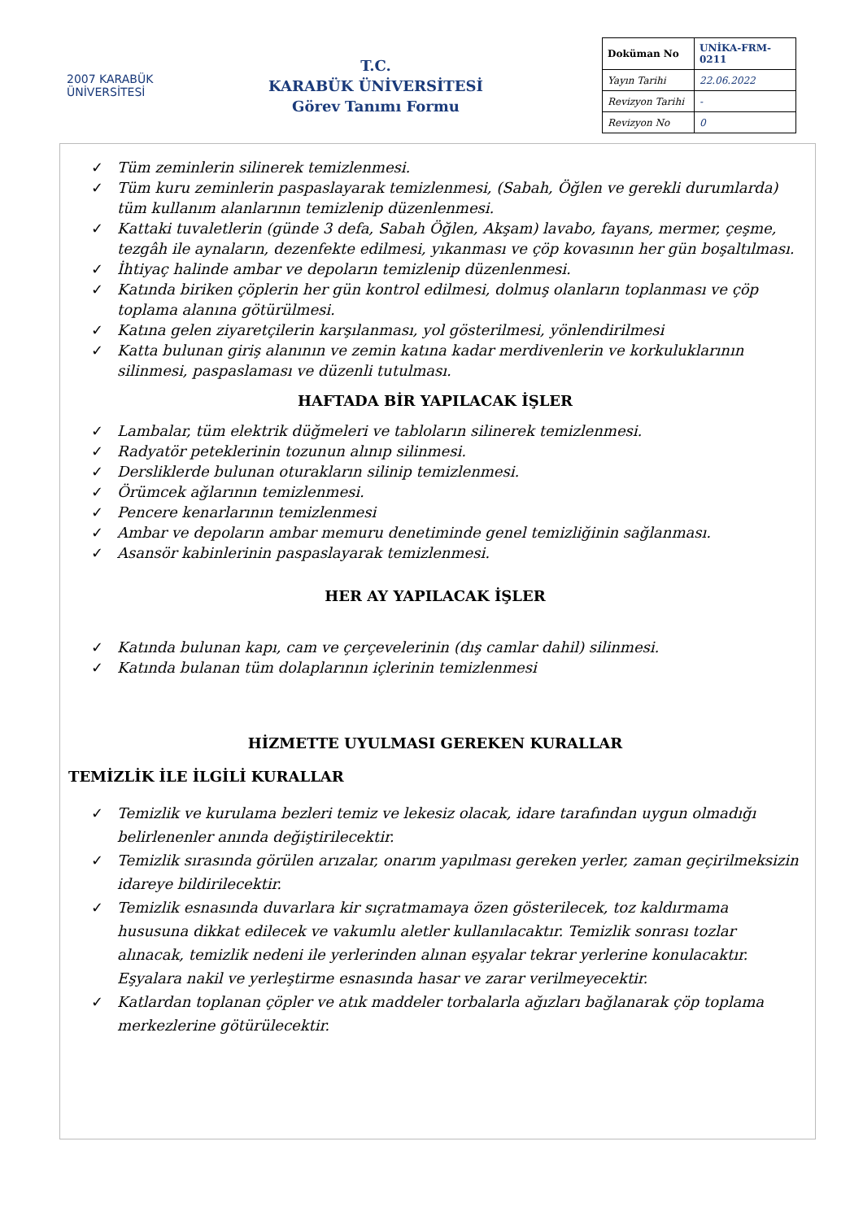2007 KARABÜK
ÜNİVERSİTESİ
T.C.
KARABÜK ÜNİVERSİTESİ
Görev Tanımı Formu
| Doküman No | UNİKA-FRM-0211 |
| Yayın Tarihi | 22.06.2022 |
| Revizyon Tarihi | - |
| Revizyon No | 0 |
✓ Tüm zeminlerin silinerek temizlenmesi.
✓ Tüm kuru zeminlerin paspaslayarak temizlenmesi, (Sabah, Öğlen ve gerekli durumlarda) tüm kullanım alanlarının temizlenip düzenlenmesi.
✓ Kattaki tuvaletlerin (günde 3 defa, Sabah Öğlen, Akşam) lavabo, fayans, mermer, çeşme, tezgâh ile aynaların, dezenfekte edilmesi, yıkanması ve çöp kovasının her gün boşaltılması.
✓ İhtiyaç halinde ambar ve depoların temizlenip düzenlenmesi.
✓ Katında biriken çöplerin her gün kontrol edilmesi, dolmuş olanların toplanması ve çöp toplama alanına götürülmesi.
✓ Katına gelen ziyaretçilerin karşılanması, yol gösterilmesi, yönlendirilmesi
✓ Katta bulunan giriş alanının ve zemin katına kadar merdivenlerin ve korkuluklarının silinmesi, paspaslaması ve düzenli tutulması.
HAFTADA BİR YAPILACAK İŞLER
✓ Lambalar, tüm elektrik düğmeleri ve tabloların silinerek temizlenmesi.
✓ Radyatör peteklerinin tozunun alınıp silinmesi.
✓ Dersliklerde bulunan oturakların silinip temizlenmesi.
✓ Örümcek ağlarının temizlenmesi.
✓ Pencere kenarlarının temizlenmesi
✓ Ambar ve depoların ambar memuru denetiminde genel temizliğinin sağlanması.
✓ Asansör kabinlerinin paspaslayarak temizlenmesi.
HER AY YAPILACAK İŞLER
✓ Katında bulunan kapı, cam ve çerçevelerinin (dış camlar dahil) silinmesi.
✓ Katında bulanan tüm dolaplarının içlerinin temizlenmesi
HİZMETTE UYULMASI GEREKEN KURALLAR
TEMİZLİK İLE İLGİLİ KURALLAR
✓ Temizlik ve kurulama bezleri temiz ve lekesiz olacak, idare tarafından uygun olmadığı belirlenenler anında değiştirilecektir.
✓ Temizlik sırasında görülen arızalar, onarım yapılması gereken yerler, zaman geçirilmeksizin idareye bildirilecektir.
✓ Temizlik esnasında duvarlara kir sıçratmamaya özen gösterilecek, toz kaldırmama hususuna dikkat edilecek ve vakumlu aletler kullanılacaktır. Temizlik sonrası tozlar alınacak, temizlik nedeni ile yerlerinden alınan eşyalar tekrar yerlerine konulacaktır. Eşyalara nakil ve yerleştirme esnasında hasar ve zarar verilmeyecektir.
✓ Katlardan toplanan çöpler ve atık maddeler torbalarla ağızları bağlanarak çöp toplama merkezlerine götürülecektir.